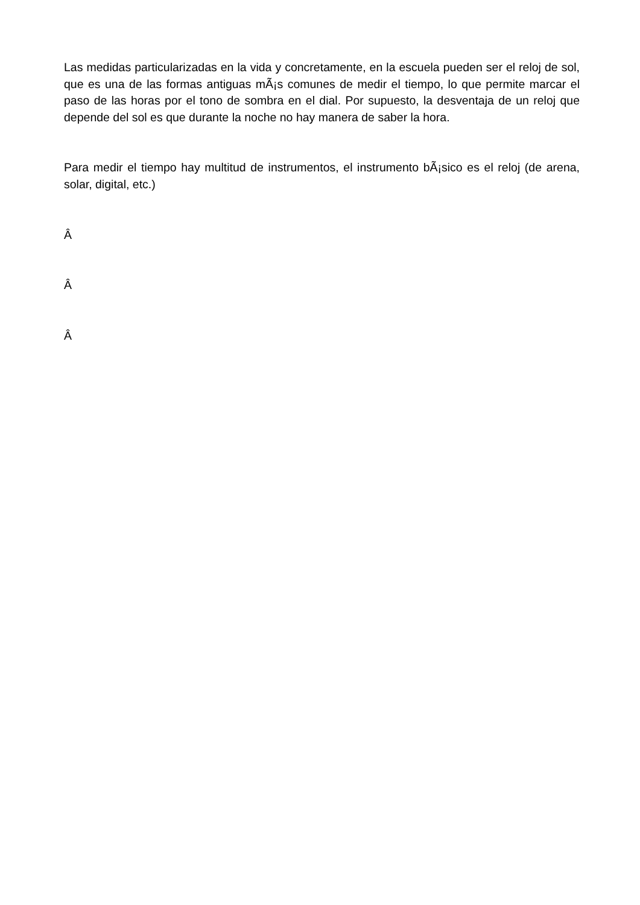Las medidas particularizadas en la vida y concretamente, en la escuela pueden ser el reloj de sol, que es una de las formas antiguas mÃ¡s comunes de medir el tiempo, lo que permite marcar el paso de las horas por el tono de sombra en el dial. Por supuesto, la desventaja de un reloj que depende del sol es que durante la noche no hay manera de saber la hora.
Para medir el tiempo hay multitud de instrumentos, el instrumento bÃ¡sico es el reloj (de arena, solar, digital, etc.)
Â
Â
Â